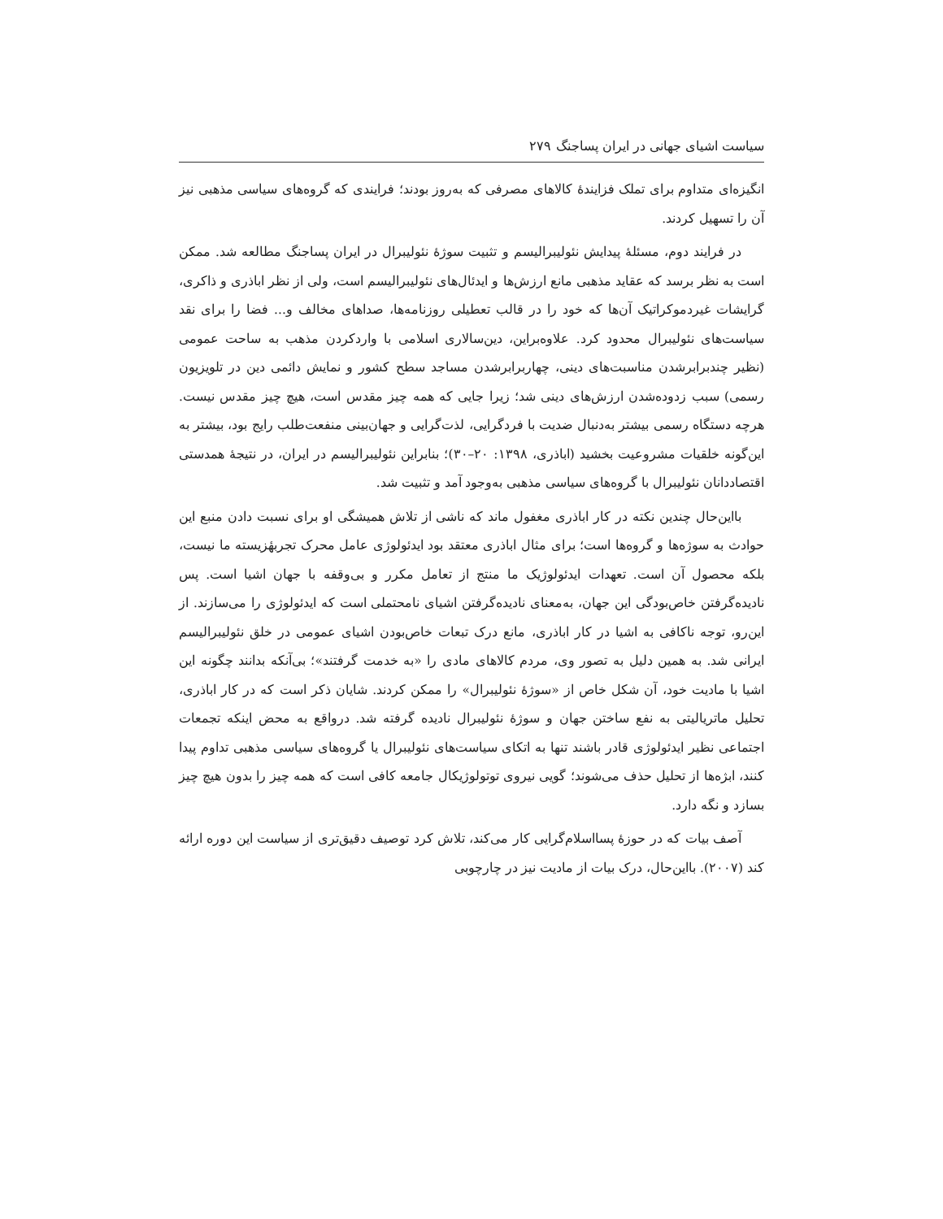سیاست اشیای جهانی در ایران پساجنگ ۲۷۹
انگیزه‌ای متداوم برای تملک فزایندهٔ کالاهای مصرفی که به‌روز بودند؛ فرایندی که گروه‌های سیاسی مذهبی نیز آن را تسهیل کردند.
در فرایند دوم، مسئلهٔ پیدایش نئولیبرالیسم و تثبیت سوژهٔ نئولیبرال در ایران پساجنگ مطالعه شد. ممکن است به نظر برسد که عقاید مذهبی مانع ارزش‌ها و ایدئال‌های نئولیبرالیسم است، ولی از نظر اباذری و ذاکری، گرایشات غیردموکراتیک آن‌ها که خود را در قالب تعطیلی روزنامه‌ها، صداهای مخالف و... فضا را برای نقد سیاست‌های نئولیبرال محدود کرد. علاوه‌براین، دین‌سالاری اسلامی با واردکردن مذهب به ساحت عمومی (نظیر چندبرابرشدن مناسبت‌های دینی، چهاربرابرشدن مساجد سطح کشور و نمایش دائمی دین در تلویزیون رسمی) سبب زدوده‌شدن ارزش‌های دینی شد؛ زیرا جایی که همه چیز مقدس است، هیچ چیز مقدس نیست. هرچه دستگاه رسمی بیشتر به‌دنبال ضدیت با فردگرایی، لذت‌گرایی و جهان‌بینی منفعت‌طلب رایج بود، بیشتر به این‌گونه خلقیات مشروعیت بخشید (اباذری، ۱۳۹۸: ۲۰–۳۰)؛ بنابراین نئولیبرالیسم در ایران، در نتیجهٔ همدستی اقتصاددانان نئولیبرال با گروه‌های سیاسی مذهبی به‌وجود آمد و تثبیت شد.
بااین‌حال چندین نکته در کار اباذری مغفول ماند که ناشی از تلاش همیشگی او برای نسبت دادن منبع این حوادث به سوژه‌ها و گروه‌ها است؛ برای مثال اباذری معتقد بود ایدئولوژی عامل محرک تجربهٔزیسته ما نیست، بلکه محصول آن است. تعهدات ایدئولوژیک ما منتج از تعامل مکرر و بی‌وقفه با جهان اشیا است. پس نادیده‌گرفتن خاص‌بودگی این جهان، به‌معنای نادیده‌گرفتن اشیای نامحتملی است که ایدئولوژی را می‌سازند. از این‌رو، توجه ناکافی به اشیا در کار اباذری، مانع درک تبعات خاص‌بودن اشیای عمومی در خلق نئولیبرالیسم ایرانی شد. به همین دلیل به تصور وی، مردم کالاهای مادی را «به خدمت گرفتند»؛ بی‌آنکه بدانند چگونه این اشیا با مادیت خود، آن شکل خاص از «سوژهٔ نئولیبرال» را ممکن کردند. شایان ذکر است که در کار اباذری، تحلیل ماتریالیتی به نفع ساختن جهان و سوژهٔ نئولیبرال نادیده گرفته شد. درواقع به محض اینکه تجمعات اجتماعی نظیر ایدئولوژی قادر باشند تنها به اتکای سیاست‌های نئولیبرال یا گروه‌های سیاسی مذهبی تداوم پیدا کنند، ابژه‌ها از تحلیل حذف می‌شوند؛ گویی نیروی توتولوژیکال جامعه کافی است که همه چیز را بدون هیچ چیز بسازد و نگه دارد.
آصف بیات که در حوزهٔ پسااسلام‌گرایی کار می‌کند، تلاش کرد توصیف دقیق‌تری از سیاست این دوره ارائه کند (۲۰۰۷). بااین‌حال، درک بیات از مادیت نیز در چارچوبی